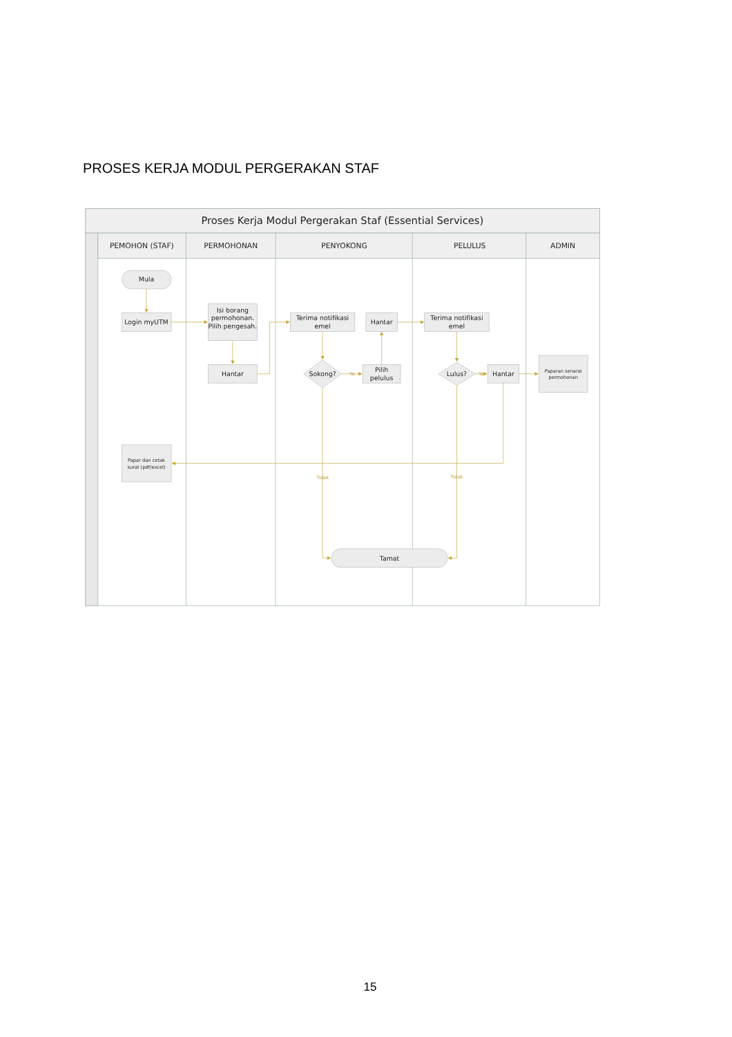PROSES KERJA MODUL PERGERAKAN STAF
Proses Kerja Modul Pergerakan Staf (Essential Services)
PEMOHON (STAF)
PERMOHONAN
PENYOKONG
PELULUS
ADMIN
Mula
Login myUTM
Isi borang
permohonan.
Pilih pengesah.
Hantar
Terima notifikasi
emel
Hantar
Sokong?
Pilih
pelulus
Terima notifikasi
emel
Lulus?
Hantar
Tamat
Paparan senarai
permohonan
Papar dan cetak
surat (pdf/excel)
Tidak
Tidak
Ya
Ya
15